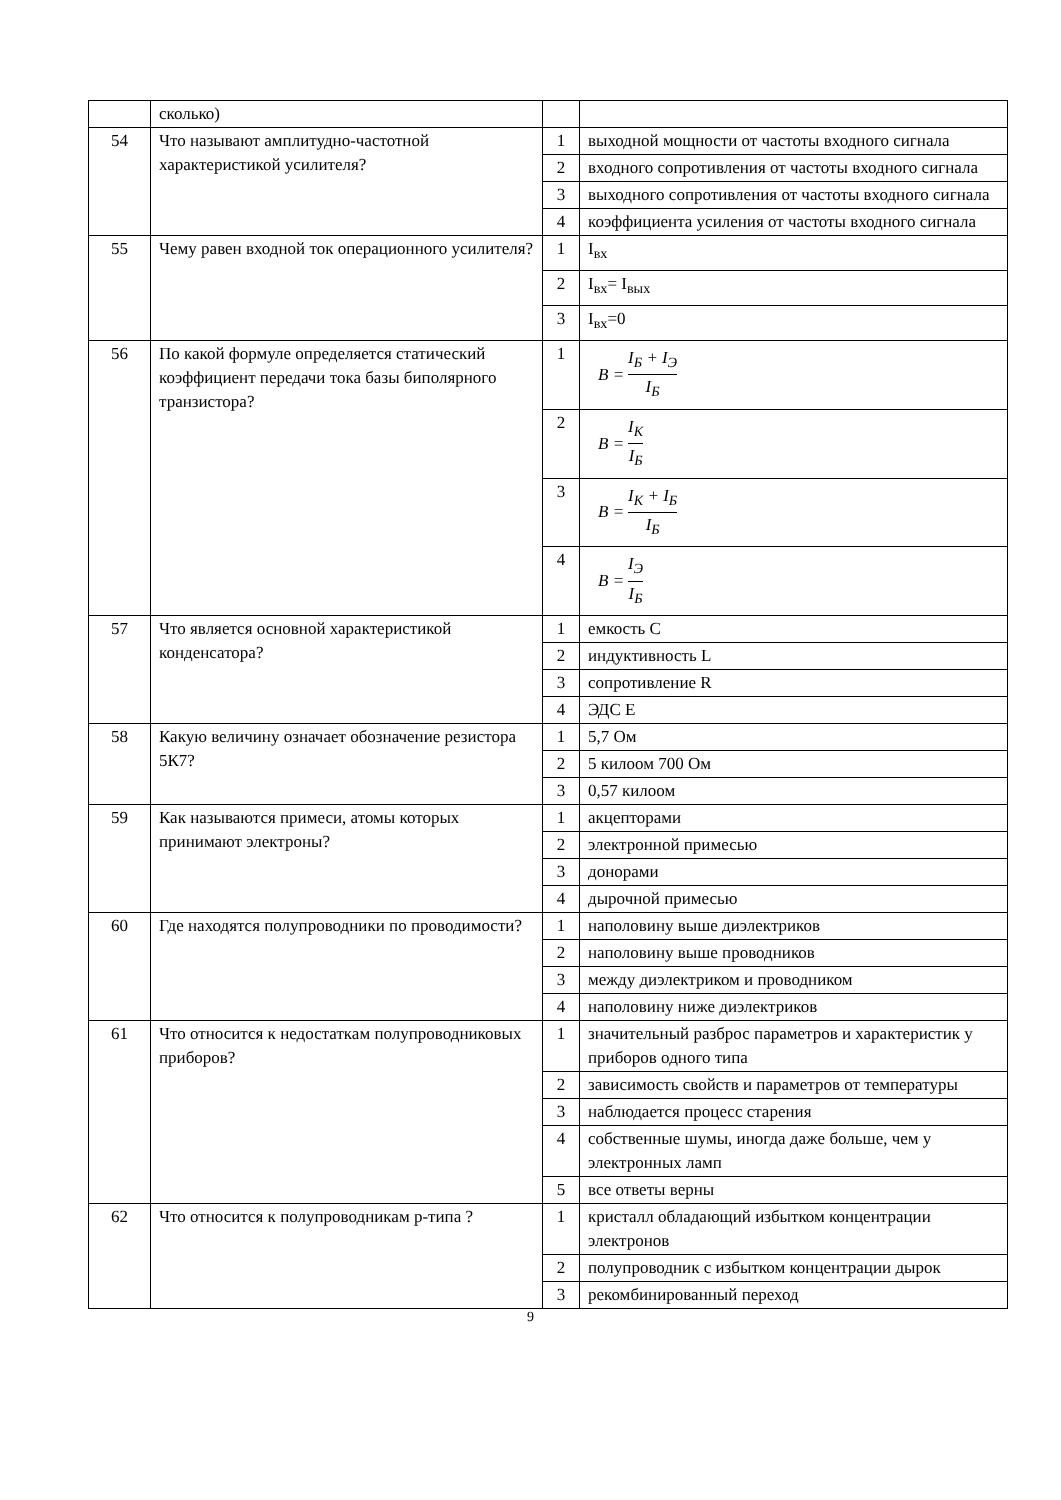| | сколько) | | |
| 54 | Что называют амплитудно-частотной характеристикой усилителя? | 1 | выходной мощности от частоты входного сигнала |
| | | 2 | входного сопротивления от частоты входного сигнала |
| | | 3 | выходного сопротивления от частоты входного сигнала |
| | | 4 | коэффициента усиления от частоты входного сигнала |
| 55 | Чему равен входной ток операционного усилителя? | 1 | I<sub>вх</sub> |
| | | 2 | I<sub>вх</sub>= I<sub>вых</sub> |
| | | 3 | I<sub>вх</sub>=0 |
| 56 | По какой формуле определяется статический коэффициент передачи тока базы биполярного транзистора? | 1 | B = I<sub>Б</sub> + I<sub>Э</sub> I<sub>Б</sub> |
| | | 2 | B = I<sub>К</sub> I<sub>Б</sub> |
| | | 3 | B = I<sub>К</sub> + I<sub>Б</sub> I<sub>Б</sub> |
| | | 4 | B = I<sub>Э</sub> I<sub>Б</sub> |
| 57 | Что является основной характеристикой конденсатора? | 1 | емкость С |
| | | 2 | индуктивность L |
| | | 3 | сопротивление R |
| | | 4 | ЭДС Е |
| 58 | Какую величину означает обозначение резистора 5К7? | 1 | 5,7 Ом |
| | | 2 | 5 килоом 700 Ом |
| | | 3 | 0,57 килоом |
| 59 | Как называются примеси, атомы которых принимают электроны? | 1 | акцепторами |
| | | 2 | электронной примесью |
| | | 3 | донорами |
| | | 4 | дырочной примесью |
| 60 | Где находятся полупроводники по проводимости? | 1 | наполовину выше диэлектриков |
| | | 2 | наполовину выше проводников |
| | | 3 | между диэлектриком и проводником |
| | | 4 | наполовину ниже диэлектриков |
| 61 | Что относится к недостаткам полупроводниковых приборов? | 1 | значительный разброс параметров и характеристик у приборов одного типа |
| | | 2 | зависимость свойств и параметров от температуры |
| | | 3 | наблюдается процесс старения |
| | | 4 | собственные шумы, иногда даже больше, чем у электронных ламп |
| | | 5 | все ответы верны |
| 62 | Что относится к полупроводникам р-типа ? | 1 | кристалл обладающий избытком концентрации электронов |
| | | 2 | полупроводник с избытком концентрации дырок |
| | | 3 | рекомбинированный переход |
9